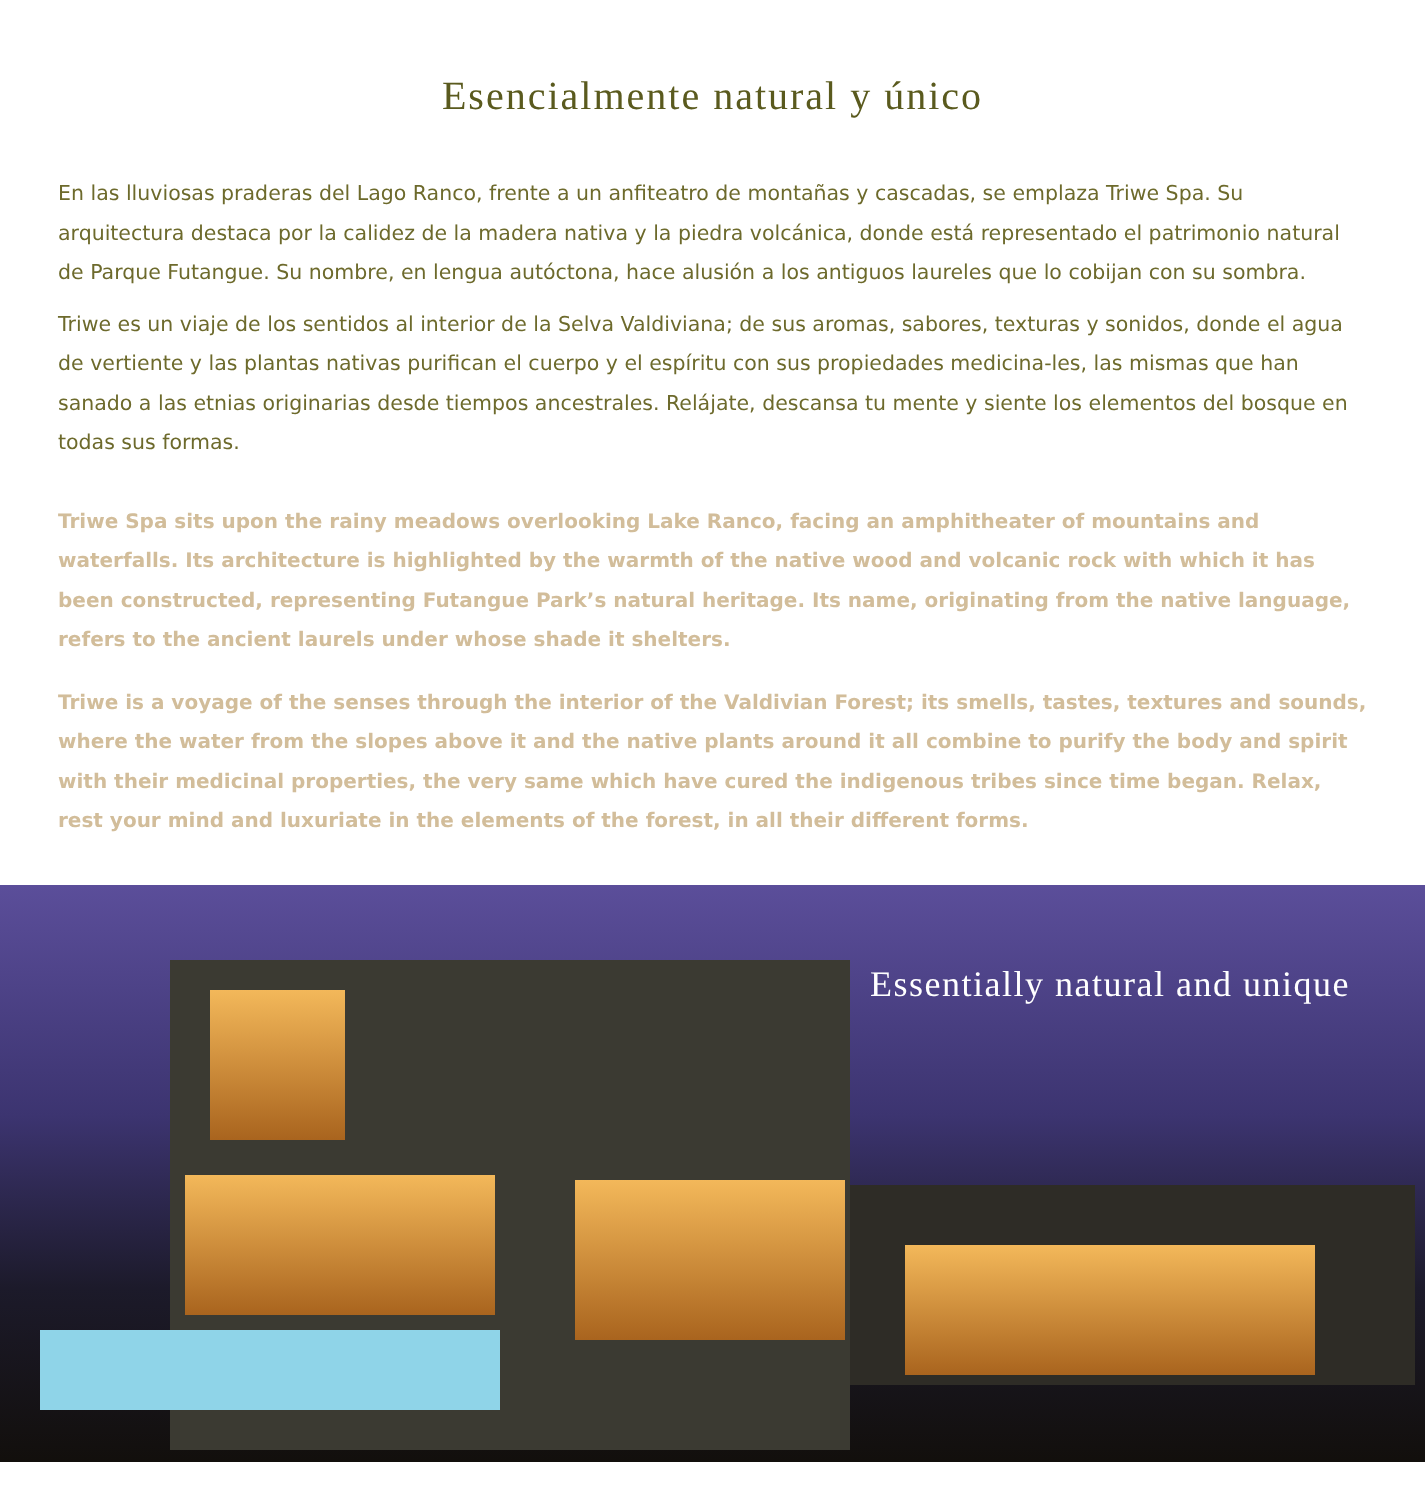Esencialmente natural y único
En las lluviosas praderas del Lago Ranco, frente a un anfiteatro de montañas y cascadas, se emplaza Triwe Spa. Su arquitectura destaca por la calidez de la madera nativa y la piedra volcánica, donde está representado el patrimonio natural de Parque Futangue. Su nombre, en lengua autóctona, hace alusión a los antiguos laureles que lo cobijan con su sombra.
Triwe es un viaje de los sentidos al interior de la Selva Valdiviana; de sus aromas, sabores, texturas y sonidos, donde el agua de vertiente y las plantas nativas purifican el cuerpo y el espíritu con sus propiedades medicina-les, las mismas que han sanado a las etnias originarias desde tiempos ancestrales. Relájate, descansa tu mente y siente los elementos del bosque en todas sus formas.
Triwe Spa sits upon the rainy meadows overlooking Lake Ranco, facing an amphitheater of mountains and waterfalls. Its architecture is highlighted by the warmth of the native wood and volcanic rock with which it has been constructed, representing Futangue Park’s natural heritage. Its name, originating from the native language, refers to the ancient laurels under whose shade it shelters.
Triwe is a voyage of the senses through the interior of the Valdivian Forest; its smells, tastes, textures and sounds, where the water from the slopes above it and the native plants around it all combine to purify the body and spirit with their medicinal properties, the very same which have cured the indigenous tribes since time began. Relax, rest your mind and luxuriate in the elements of the forest, in all their different forms.
Essentially natural and unique